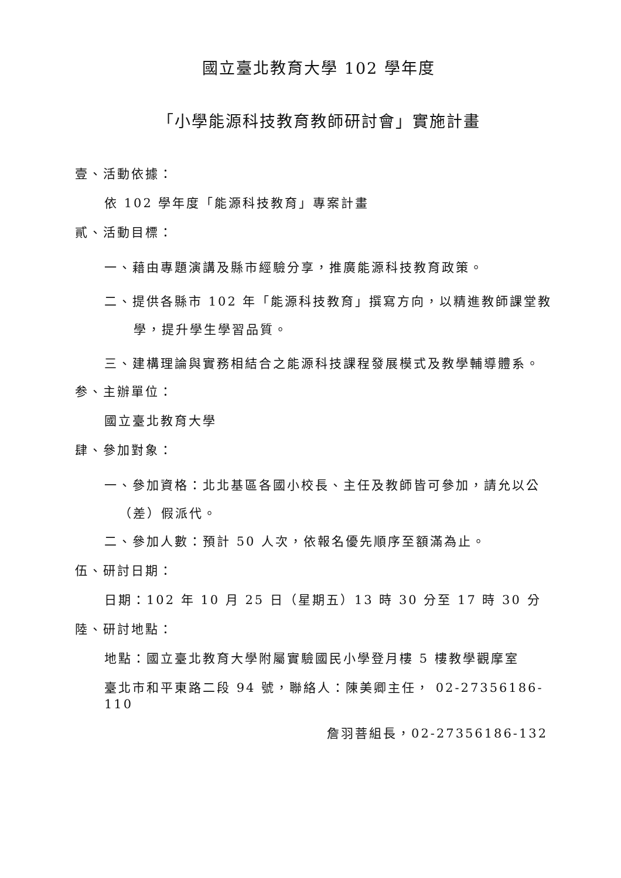國立臺北教育大學 102 學年度
「小學能源科技教育教師研討會」實施計畫
壹、活動依據：
依 102 學年度「能源科技教育」專案計畫
貳、活動目標：
一、藉由專題演講及縣市經驗分享，推廣能源科技教育政策。
二、提供各縣市 102 年「能源科技教育」撰寫方向，以精進教師課堂教學，提升學生學習品質。
三、建構理論與實務相結合之能源科技課程發展模式及教學輔導體系。
参、主辦單位：
國立臺北教育大學
肆、參加對象：
一、參加資格：北北基區各國小校長、主任及教師皆可參加，請允以公（差）假派代。
二、參加人數：預計 50 人次，依報名優先順序至額滿為止。
伍、研討日期：
日期：102 年 10 月 25 日（星期五）13 時 30 分至 17 時 30 分
陸、研討地點：
地點：國立臺北教育大學附屬實驗國民小學登月樓 5 樓教學觀摩室
臺北市和平東路二段 94 號，聯絡人：陳美卿主任， 02-27356186-110
詹羽菩組長，02-27356186-132